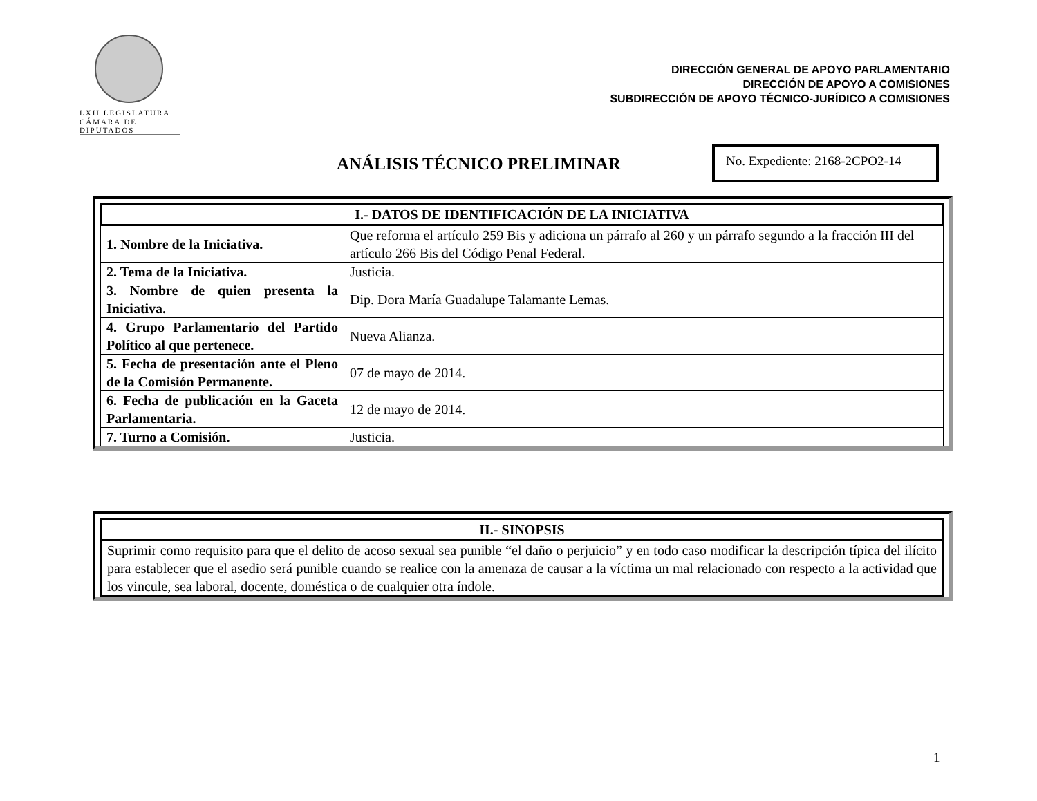LXII LEGISLATURA
CÁMARA DE DIPUTADOS
DIRECCIÓN GENERAL DE APOYO PARLAMENTARIO
DIRECCIÓN DE APOYO A COMISIONES
SUBDIRECCIÓN DE APOYO TÉCNICO-JURÍDICO A COMISIONES
ANÁLISIS TÉCNICO PRELIMINAR
No. Expediente: 2168-2CPO2-14
| I.- DATOS DE IDENTIFICACIÓN DE LA INICIATIVA | |
| --- | --- |
| 1. Nombre de la Iniciativa. | Que reforma el artículo 259 Bis y adiciona un párrafo al 260 y un párrafo segundo a la fracción III del artículo 266 Bis del Código Penal Federal. |
| 2. Tema de la Iniciativa. | Justicia. |
| 3. Nombre de quien presenta la Iniciativa. | Dip. Dora María Guadalupe Talamante Lemas. |
| 4. Grupo Parlamentario del Partido Político al que pertenece. | Nueva Alianza. |
| 5. Fecha de presentación ante el Pleno de la Comisión Permanente. | 07 de mayo de 2014. |
| 6. Fecha de publicación en la Gaceta Parlamentaria. | 12 de mayo de 2014. |
| 7. Turno a Comisión. | Justicia. |
| II.- SINOPSIS |
| --- |
| Suprimir como requisito para que el delito de acoso sexual sea punible “el daño o perjuicio” y en todo caso modificar la descripción típica del ilícito para establecer que el asedio será punible cuando se realice con la amenaza de causar a la víctima un mal relacionado con respecto a la actividad que los vincule, sea laboral, docente, doméstica o de cualquier otra índole. |
1